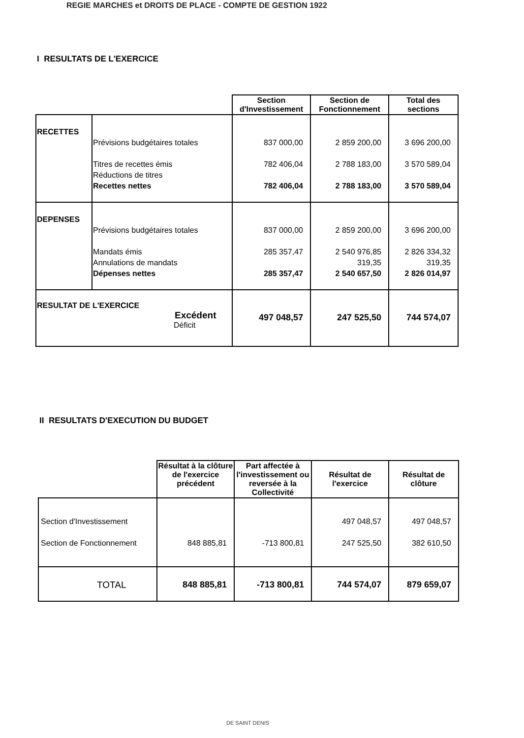REGIE MARCHES et DROITS DE PLACE - COMPTE DE GESTION 1922
I RESULTATS DE L'EXERCICE
| | | Section d'Investissement | Section de Fonctionnement | Total des sections |
| RECETTES | Prévisions budgétaires totales Titres de recettes émis Réductions de titres Recettes nettes | 837 000,00 782 406,04 782 406,04 | 2 859 200,00 2 788 183,00 2 788 183,00 | 3 696 200,00 3 570 589,04 3 570 589,04 |
| DEPENSES | Prévisions budgétaires totales Mandats émis Annulations de mandats Dépenses nettes | 837 000,00 285 357,47 285 357,47 | 2 859 200,00 2 540 976,85 319,35 2 540 657,50 | 3 696 200,00 2 826 334,32 319,35 2 826 014,97 |
| RESULTAT DE L'EXERCICE Excédent Déficit | | 497 048,57 | 247 525,50 | 744 574,07 |
II RESULTATS D'EXECUTION DU BUDGET
| | Résultat à la clôture de l'exercice précédent | Part affectée à l'investissement ou reversée à la Collectivité | Résultat de l'exercice | Résultat de clôture |
| Section d'Investissement Section de Fonctionnement | 848 885,81 | -713 800,81 | 497 048,57 247 525,50 | 497 048,57 382 610,50 |
| TOTAL | 848 885,81 | -713 800,81 | 744 574,07 | 879 659,07 |
DE SAINT DENIS